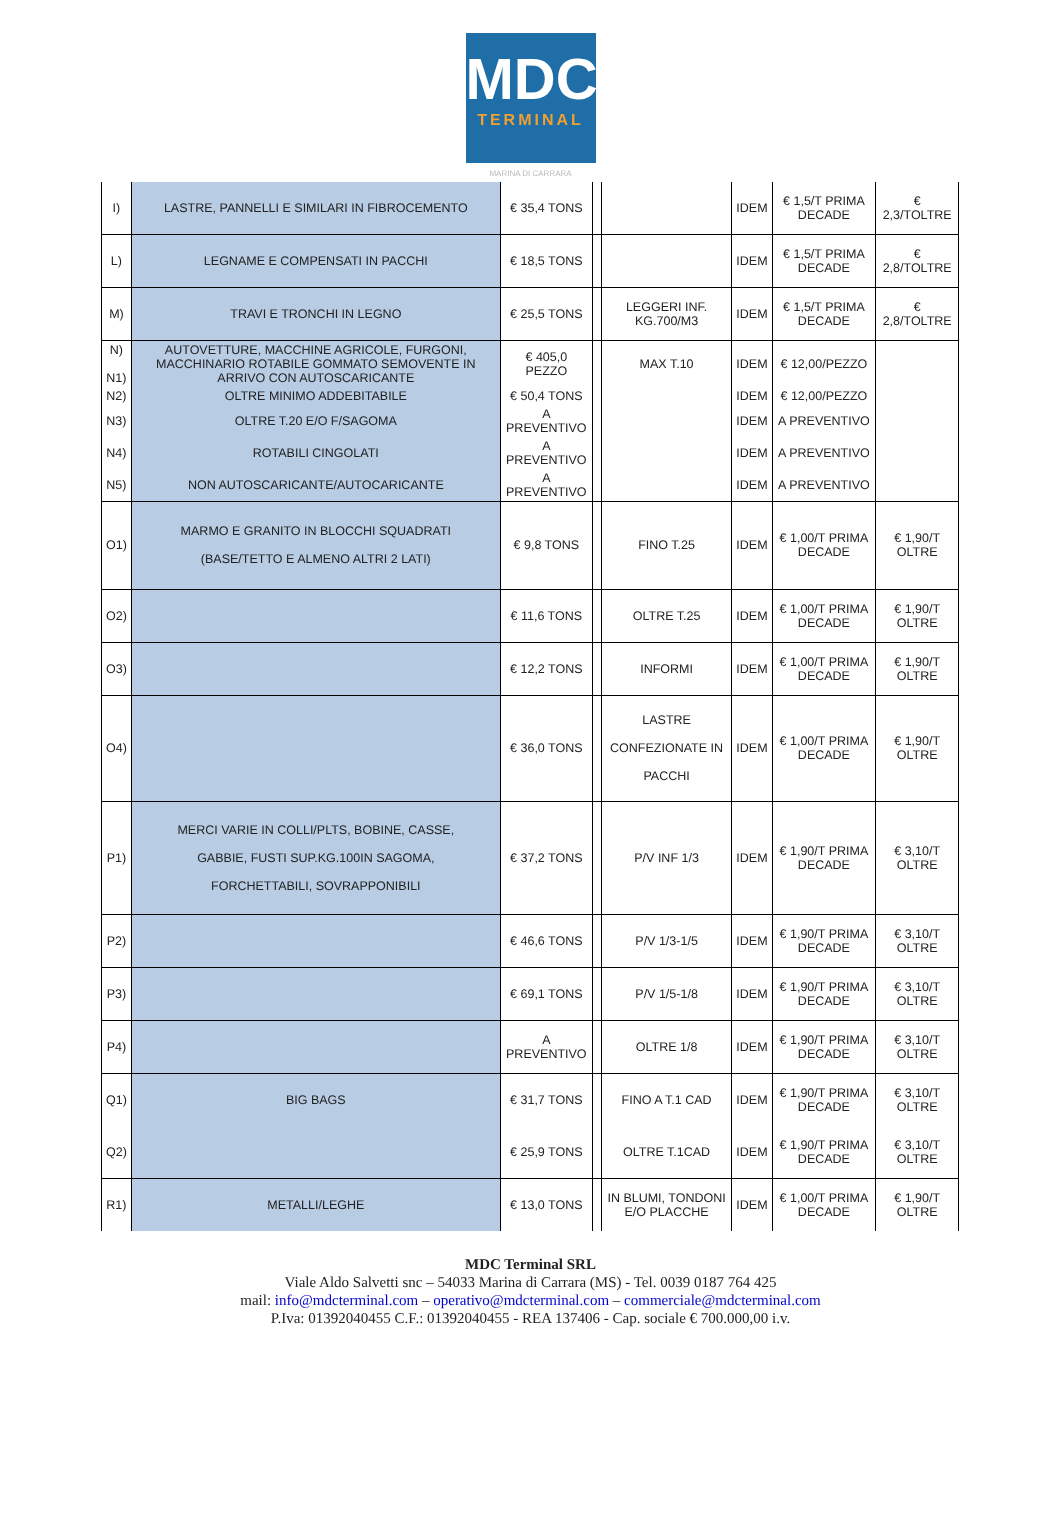MDC
TERMINAL
MARINA DI CARRARA
| I) | LASTRE, PANNELLI E SIMILARI IN FIBROCEMENTO | € 35,4 TONS | | | IDEM | € 1,5/T PRIMA DECADE | € 2,3/TOLTRE |
| L) | LEGNAME E COMPENSATI IN PACCHI | € 18,5 TONS | | | IDEM | € 1,5/T PRIMA DECADE | € 2,8/TOLTRE |
| M) | TRAVI E TRONCHI IN LEGNO | € 25,5 TONS | | LEGGERI INF. KG.700/M3 | IDEM | € 1,5/T PRIMA DECADE | € 2,8/TOLTRE |
| N) N1) | AUTOVETTURE, MACCHINE AGRICOLE, FURGONI, MACCHINARIO ROTABILE GOMMATO SEMOVENTE IN ARRIVO CON AUTOSCARICANTE | € 405,0 PEZZO | | MAX T.10 | IDEM | € 12,00/PEZZO | |
| N2) | OLTRE MINIMO ADDEBITABILE | € 50,4 TONS | | | IDEM | € 12,00/PEZZO | |
| N3) | OLTRE T.20 E/O F/SAGOMA | A PREVENTIVO | | | IDEM | A PREVENTIVO | |
| N4) | ROTABILI CINGOLATI | A PREVENTIVO | | | IDEM | A PREVENTIVO | |
| N5) | NON AUTOSCARICANTE/AUTOCARICANTE | A PREVENTIVO | | | IDEM | A PREVENTIVO | |
| O1) | MARMO E GRANITO IN BLOCCHI SQUADRATI (BASE/TETTO E ALMENO ALTRI 2 LATI) | € 9,8 TONS | | FINO T.25 | IDEM | € 1,00/T PRIMA DECADE | € 1,90/T OLTRE |
| O2) | | € 11,6 TONS | | OLTRE T.25 | IDEM | € 1,00/T PRIMA DECADE | € 1,90/T OLTRE |
| O3) | | € 12,2 TONS | | INFORMI | IDEM | € 1,00/T PRIMA DECADE | € 1,90/T OLTRE |
| O4) | | € 36,0 TONS | | LASTRE CONFEZIONATE IN PACCHI | IDEM | € 1,00/T PRIMA DECADE | € 1,90/T OLTRE |
| P1) | MERCI VARIE IN COLLI/PLTS, BOBINE, CASSE, GABBIE, FUSTI SUP.KG.100IN SAGOMA, FORCHETTABILI, SOVRAPPONIBILI | € 37,2 TONS | | P/V INF 1/3 | IDEM | € 1,90/T PRIMA DECADE | € 3,10/T OLTRE |
| P2) | | € 46,6 TONS | | P/V 1/3-1/5 | IDEM | € 1,90/T PRIMA DECADE | € 3,10/T OLTRE |
| P3) | | € 69,1 TONS | | P/V 1/5-1/8 | IDEM | € 1,90/T PRIMA DECADE | € 3,10/T OLTRE |
| P4) | | A PREVENTIVO | | OLTRE 1/8 | IDEM | € 1,90/T PRIMA DECADE | € 3,10/T OLTRE |
| Q1) | BIG BAGS | € 31,7 TONS | | FINO A T.1 CAD | IDEM | € 1,90/T PRIMA DECADE | € 3,10/T OLTRE |
| Q2) | | € 25,9 TONS | | OLTRE T.1CAD | IDEM | € 1,90/T PRIMA DECADE | € 3,10/T OLTRE |
| R1) | METALLI/LEGHE | € 13,0 TONS | | IN BLUMI, TONDONI E/O PLACCHE | IDEM | € 1,00/T PRIMA DECADE | € 1,90/T OLTRE |
MDC Terminal SRL
Viale Aldo Salvetti snc – 54033 Marina di Carrara (MS) - Tel. 0039 0187 764 425
mail: info@mdcterminal.com – operativo@mdcterminal.com – commerciale@mdcterminal.com
P.Iva: 01392040455 C.F.: 01392040455 - REA 137406 - Cap. sociale € 700.000,00 i.v.